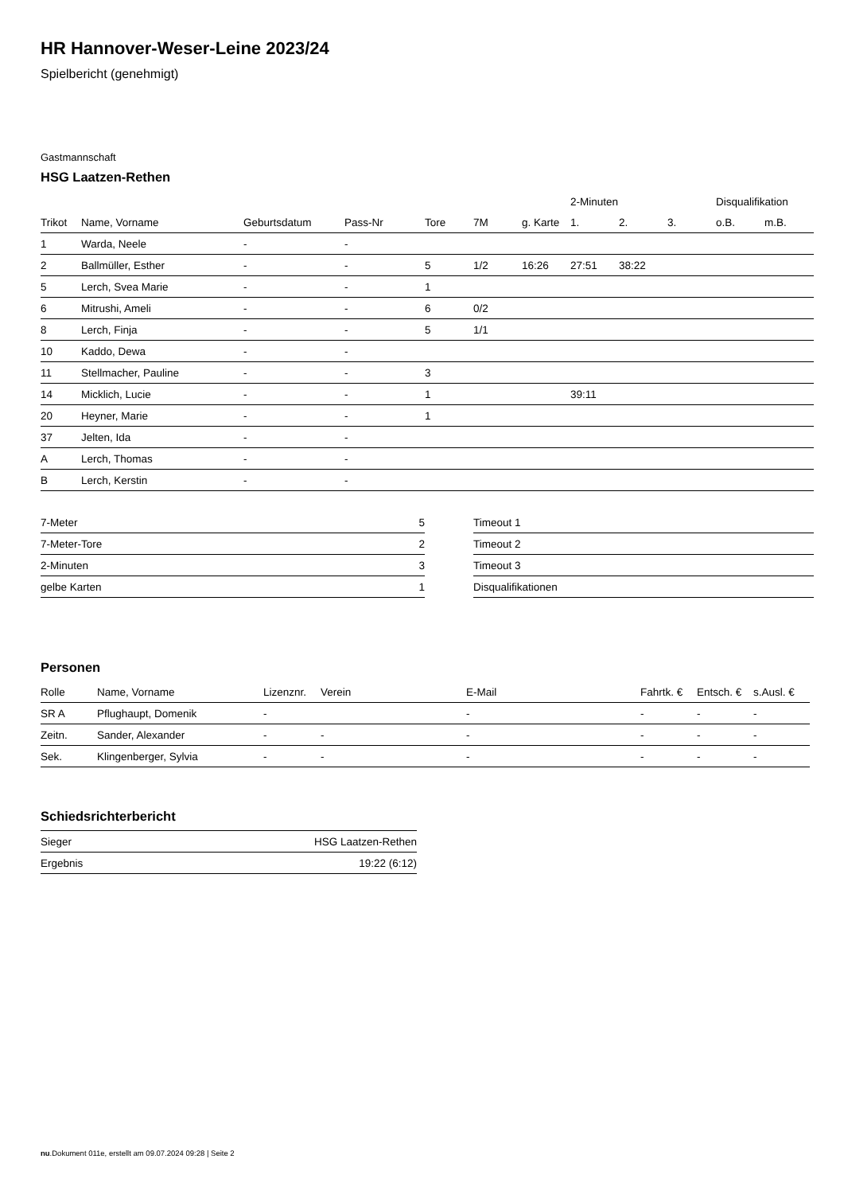HR Hannover-Weser-Leine 2023/24
Spielbericht (genehmigt)
Gastmannschaft
HSG Laatzen-Rethen
| | | | | | | | 2-Minuten | | | Disqualifikation | |
| --- | --- | --- | --- | --- | --- | --- | --- | --- | --- | --- | --- |
| Trikot | Name, Vorname | Geburtsdatum | Pass-Nr | Tore | 7M | g. Karte | 1. | 2. | 3. | o.B. | m.B. |
| 1 | Warda, Neele | - | - | | | | | | | | |
| 2 | Ballmüller, Esther | - | - | 5 | 1/2 | 16:26 | 27:51 | 38:22 | | | |
| 5 | Lerch, Svea Marie | - | - | 1 | | | | | | | |
| 6 | Mitrushi, Ameli | - | - | 6 | 0/2 | | | | | | |
| 8 | Lerch, Finja | - | - | 5 | 1/1 | | | | | | |
| 10 | Kaddo, Dewa | - | - | | | | | | | | |
| 11 | Stellmacher, Pauline | - | - | 3 | | | | | | | |
| 14 | Micklich, Lucie | - | - | 1 | | | 39:11 | | | | |
| 20 | Heyner, Marie | - | - | 1 | | | | | | | |
| 37 | Jelten, Ida | - | - | | | | | | | | |
| A | Lerch, Thomas | - | - | | | | | | | | |
| B | Lerch, Kerstin | - | - | | | | | | | | |
| 7-Meter | 5 |
| 7-Meter-Tore | 2 |
| 2-Minuten | 3 |
| gelbe Karten | 1 |
| Timeout 1 |
| Timeout 2 |
| Timeout 3 |
| Disqualifikationen |
Personen
| Rolle | Name, Vorname | Lizenznr. | Verein | E-Mail | Fahrtk. € | Entsch. € | s.Ausl. € |
| --- | --- | --- | --- | --- | --- | --- | --- |
| SR A | Pflughaupt, Domenik | - | | - | - | - | - |
| Zeitn. | Sander, Alexander | - | - | - | - | - | - |
| Sek. | Klingenberger, Sylvia | - | - | - | - | - | - |
Schiedsrichterbericht
| Sieger | HSG Laatzen-Rethen |
| Ergebnis | 19:22 (6:12) |
nu.Dokument 011e, erstellt am 09.07.2024 09:28 | Seite 2